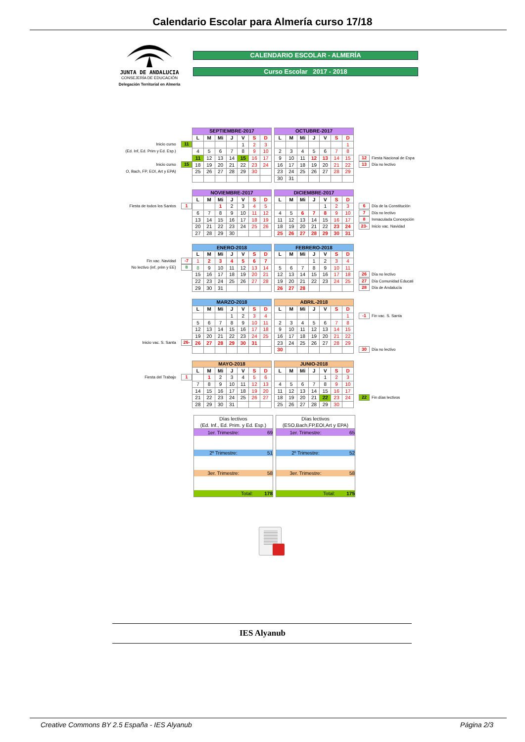Calendario Escolar para Almería curso 17/18
JUNTA DE ANDALUCIA
CONSEJERÍA DE EDUCACIÓN
Delegación Territorial en Almería
CALENDARIO ESCOLAR - ALMERÍA
Curso Escolar 2017 - 2018
Inicio curso 11
(Ed. Inf, Ed. Prim y Ed. Esp.)
Inicio curso 15
O, Bach, FP, EOI, Art y EPA)
| SEPTIEMBRE-2017 | | | | | | |
| --- | --- | --- | --- | --- | --- | --- |
| L | M | Mi | J | V | S | D |
| | | | | 1 | 2 | 3 |
| 4 | 5 | 6 | 7 | 8 | 9 | 10 |
| 11 | 12 | 13 | 14 | 15 | 16 | 17 |
| 18 | 19 | 20 | 21 | 22 | 23 | 24 |
| 25 | 26 | 27 | 28 | 29 | 30 | |
| OCTUBRE-2017 | | | | | | |
| --- | --- | --- | --- | --- | --- | --- |
| L | M | Mi | J | V | S | D |
| | | | | | | 1 |
| 2 | 3 | 4 | 5 | 6 | 7 | 8 |
| 9 | 10 | 11 | 12 | 13 | 14 | 15 |
| 16 | 17 | 18 | 19 | 20 | 21 | 22 |
| 23 | 24 | 25 | 26 | 27 | 28 | 29 |
| 30 | 31 | | | | | |
12 Fiesta Nacional de Espa
13 Día no lectivo
Fiesta de todos los Santos 1
| NOVIEMBRE-2017 | | | | | | |
| --- | --- | --- | --- | --- | --- | --- |
| L | M | Mi | J | V | S | D |
| | | 1 | 2 | 3 | 4 | 5 |
| 6 | 7 | 8 | 9 | 10 | 11 | 12 |
| 13 | 14 | 15 | 16 | 17 | 18 | 19 |
| 20 | 21 | 22 | 23 | 24 | 25 | 26 |
| 27 | 28 | 29 | 30 | | | |
| DICIEMBRE-2017 | | | | | | |
| --- | --- | --- | --- | --- | --- | --- |
| L | M | Mi | J | V | S | D |
| | | | | 1 | 2 | 3 |
| 4 | 5 | 6 | 7 | 8 | 9 | 10 |
| 11 | 12 | 13 | 14 | 15 | 16 | 17 |
| 18 | 19 | 20 | 21 | 22 | 23 | 24 |
| 25 | 26 | 27 | 28 | 29 | 30 | 31 |
6 Día de la Constitución
7 Día no lectivo
8 Inmaculada Concepción
23- Inicio vac. Navidad
Fin vac. Navidad -7
No lectivo (inf, prim y EE) 8
| ENERO-2018 | | | | | | |
| --- | --- | --- | --- | --- | --- | --- |
| L | M | Mi | J | V | S | D |
| 1 | 2 | 3 | 4 | 5 | 6 | 7 |
| 8 | 9 | 10 | 11 | 12 | 13 | 14 |
| 15 | 16 | 17 | 18 | 19 | 20 | 21 |
| 22 | 23 | 24 | 25 | 26 | 27 | 28 |
| 29 | 30 | 31 | | | | |
| FEBRERO-2018 | | | | | | |
| --- | --- | --- | --- | --- | --- | --- |
| L | M | Mi | J | V | S | D |
| | | | 1 | 2 | 3 | 4 |
| 5 | 6 | 7 | 8 | 9 | 10 | 11 |
| 12 | 13 | 14 | 15 | 16 | 17 | 18 |
| 19 | 20 | 21 | 22 | 23 | 24 | 25 |
| 26 | 27 | 28 | | | | |
26 Día no lectivo
27 Día Comunidad Educati
28 Día de Andalucía
Inicio vac. S. Santa 26-
| MARZO-2018 | | | | | | |
| --- | --- | --- | --- | --- | --- | --- |
| L | M | Mi | J | V | S | D |
| | | | 1 | 2 | 3 | 4 |
| 5 | 6 | 7 | 8 | 9 | 10 | 11 |
| 12 | 13 | 14 | 15 | 16 | 17 | 18 |
| 19 | 20 | 21 | 22 | 23 | 24 | 25 |
| 26 | 27 | 28 | 29 | 30 | 31 | |
| ABRIL-2018 | | | | | | |
| --- | --- | --- | --- | --- | --- | --- |
| L | M | Mi | J | V | S | D |
| | | | | | | 1 |
| 2 | 3 | 4 | 5 | 6 | 7 | 8 |
| 9 | 10 | 11 | 12 | 13 | 14 | 15 |
| 16 | 17 | 18 | 19 | 20 | 21 | 22 |
| 23 | 24 | 25 | 26 | 27 | 28 | 29 |
| 30 | | | | | | |
-1 Fin vac. S. Santa
30 Día no lectivo
Fiesta del Trabajo 1
| MAYO-2018 | | | | | | |
| --- | --- | --- | --- | --- | --- | --- |
| L | M | Mi | J | V | S | D |
| | 1 | 2 | 3 | 4 | 5 | 6 |
| 7 | 8 | 9 | 10 | 11 | 12 | 13 |
| 14 | 15 | 16 | 17 | 18 | 19 | 20 |
| 21 | 22 | 23 | 24 | 25 | 26 | 27 |
| 28 | 29 | 30 | 31 | | | |
| JUNIO-2018 | | | | | | |
| --- | --- | --- | --- | --- | --- | --- |
| L | M | Mi | J | V | S | D |
| | | | | 1 | 2 | 3 |
| 4 | 5 | 6 | 7 | 8 | 9 | 10 |
| 11 | 12 | 13 | 14 | 15 | 16 | 17 |
| 18 | 19 | 20 | 21 | 22 | 23 | 24 |
| 25 | 26 | 27 | 28 | 29 | 30 | |
22 Fin días lectivos
| Días lectivos (Ed. Inf., Ed. Prim. y Ed. Esp.) | |
| 1er. Trimestre: | 69 |
| 2º Trimestre: | 51 |
| 3er. Trimestre: | 58 |
| Total: | 178 |
| Días lectivos (ESO,Bach,FP,EOI,Art y EPA) | |
| 1er. Trimestre: | 65 |
| 2º Trimestre: | 52 |
| 3er. Trimestre: | 58 |
| Total: | 175 |
IES Alyanub
Creative Commons BY 2.5 España - IES Alyanub Página 2/3